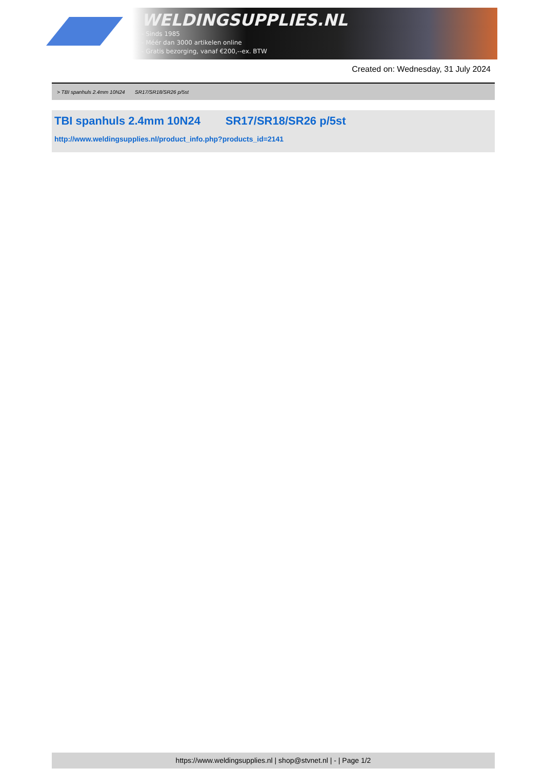WELDINGSUPPLIES.NL
- Sinds 1985
- Méér dan 3000 artikelen online
- Gratis bezorging, vanaf €200,--ex. BTW
Created on: Wednesday, 31 July 2024
> TBI spanhuls 2.4mm 10N24 SR17/SR18/SR26 p/5st
TBI spanhuls 2.4mm 10N24 SR17/SR18/SR26 p/5st
http://www.weldingsupplies.nl/product_info.php?products_id=2141
https://www.weldingsupplies.nl | shop@stvnet.nl | - | Page 1/2